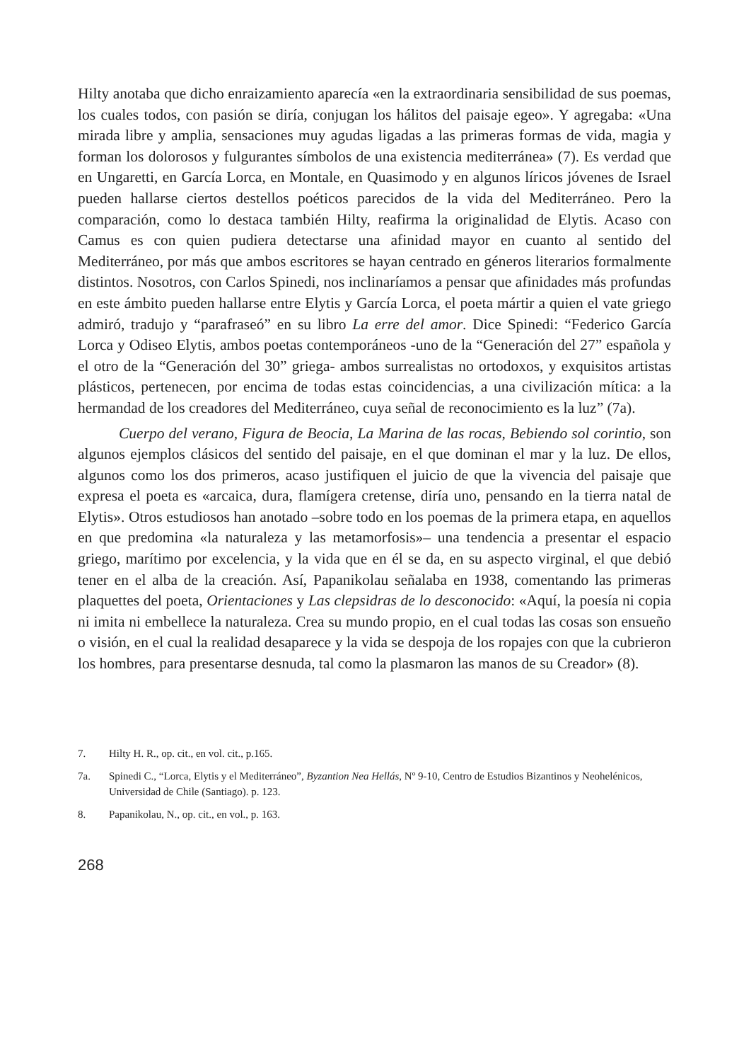Hilty anotaba que dicho enraizamiento aparecía «en la extraordinaria sensibilidad de sus poemas, los cuales todos, con pasión se diría, conjugan los hálitos del paisaje egeo». Y agregaba: «Una mirada libre y amplia, sensaciones muy agudas ligadas a las primeras formas de vida, magia y forman los dolorosos y fulgurantes símbolos de una existencia mediterránea» (7). Es verdad que en Ungaretti, en García Lorca, en Montale, en Quasimodo y en algunos líricos jóvenes de Israel pueden hallarse ciertos destellos poéticos parecidos de la vida del Mediterráneo. Pero la comparación, como lo destaca también Hilty, reafirma la originalidad de Elytis. Acaso con Camus es con quien pudiera detectarse una afinidad mayor en cuanto al sentido del Mediterráneo, por más que ambos escritores se hayan centrado en géneros literarios formalmente distintos. Nosotros, con Carlos Spinedi, nos inclinaríamos a pensar que afinidades más profundas en este ámbito pueden hallarse entre Elytis y García Lorca, el poeta mártir a quien el vate griego admiró, tradujo y “parafraseó” en su libro La erre del amor. Dice Spinedi: “Federico García Lorca y Odiseo Elytis, ambos poetas contemporáneos -uno de la “Generación del 27” española y el otro de la “Generación del 30” griega- ambos surrealistas no ortodoxos, y exquisitos artistas plásticos, pertenecen, por encima de todas estas coincidencias, a una civilización mítica: a la hermandad de los creadores del Mediterráneo, cuya señal de reconocimiento es la luz” (7a).
Cuerpo del verano, Figura de Beocia, La Marina de las rocas, Bebiendo sol corintio, son algunos ejemplos clásicos del sentido del paisaje, en el que dominan el mar y la luz. De ellos, algunos como los dos primeros, acaso justifiquen el juicio de que la vivencia del paisaje que expresa el poeta es «arcaica, dura, flamígera cretense, diría uno, pensando en la tierra natal de Elytis». Otros estudiosos han anotado –sobre todo en los poemas de la primera etapa, en aquellos en que predomina «la naturaleza y las metamorfosis»– una tendencia a presentar el espacio griego, marítimo por excelencia, y la vida que en él se da, en su aspecto virginal, el que debió tener en el alba de la creación. Así, Papanikolau señalaba en 1938, comentando las primeras plaquettes del poeta, Orientaciones y Las clepsidras de lo desconocido: «Aquí, la poesía ni copia ni imita ni embellece la naturaleza. Crea su mundo propio, en el cual todas las cosas son ensueño o visión, en el cual la realidad desaparece y la vida se despoja de los ropajes con que la cubrieron los hombres, para presentarse desnuda, tal como la plasmaron las manos de su Creador» (8).
7. Hilty H. R., op. cit., en vol. cit., p.165.
7a. Spinedi C., “Lorca, Elytis y el Mediterráneo”, Byzantion Nea Hellás, Nº 9-10, Centro de Estudios Bizantinos y Neohelénicos, Universidad de Chile (Santiago). p. 123.
8. Papanikolau, N., op. cit., en vol., p. 163.
268